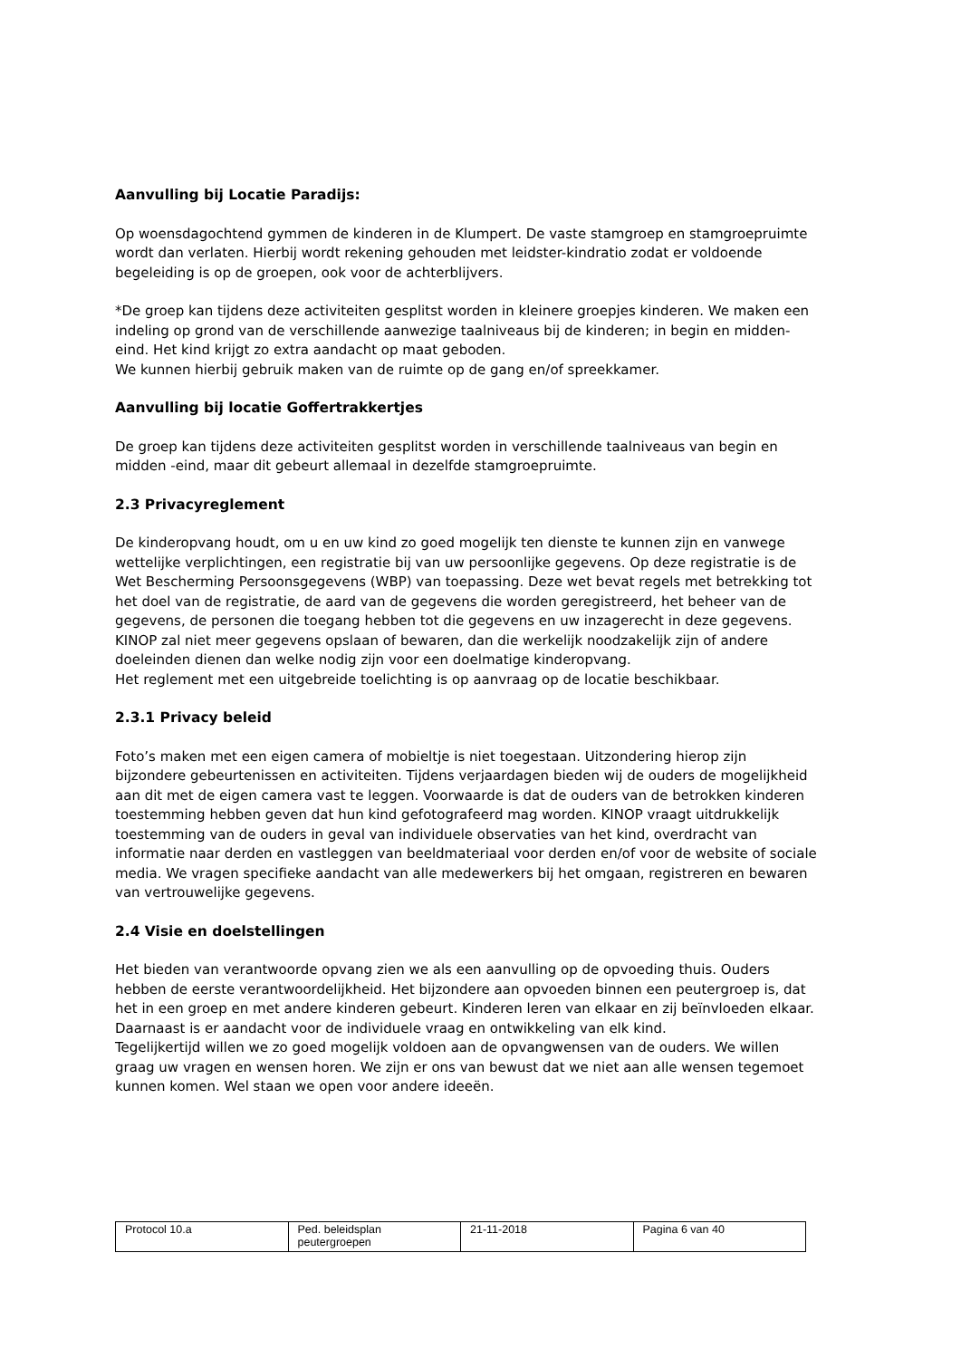Aanvulling bij Locatie Paradijs:
Op woensdagochtend gymmen de kinderen in de Klumpert. De vaste stamgroep en stamgroepruimte wordt dan verlaten. Hierbij wordt rekening gehouden met leidster-kindratio zodat er voldoende begeleiding is op de groepen, ook voor de achterblijvers.
*De groep kan tijdens deze activiteiten gesplitst worden in kleinere groepjes kinderen. We maken een indeling op grond van de verschillende aanwezige taalniveaus bij de kinderen; in begin en midden- eind. Het kind krijgt zo extra aandacht op maat geboden.
We kunnen hierbij gebruik maken van de ruimte op de gang en/of spreekkamer.
Aanvulling bij locatie Goffertrakkertjes
De groep kan tijdens deze activiteiten gesplitst worden in verschillende taalniveaus van begin en midden -eind, maar dit gebeurt allemaal in dezelfde stamgroepruimte.
2.3 Privacyreglement
De kinderopvang houdt, om u en uw kind zo goed mogelijk ten dienste te kunnen zijn en vanwege wettelijke verplichtingen, een registratie bij van uw persoonlijke gegevens. Op deze registratie is de Wet Bescherming Persoonsgegevens (WBP) van toepassing. Deze wet bevat regels met betrekking tot het doel van de registratie, de aard van de gegevens die worden geregistreerd, het beheer van de gegevens, de personen die toegang hebben tot die gegevens en uw inzagerecht in deze gegevens.
KINOP zal niet meer gegevens opslaan of bewaren, dan die werkelijk noodzakelijk zijn of andere doeleinden dienen dan welke nodig zijn voor een doelmatige kinderopvang.
Het reglement met een uitgebreide toelichting is op aanvraag op de locatie beschikbaar.
2.3.1 Privacy beleid
Foto’s maken met een eigen camera of mobieltje is niet toegestaan. Uitzondering hierop zijn bijzondere gebeurtenissen en activiteiten. Tijdens verjaardagen bieden wij de ouders de mogelijkheid aan dit met de eigen camera vast te leggen. Voorwaarde is dat de ouders van de betrokken kinderen toestemming hebben geven dat hun kind gefotografeerd mag worden. KINOP vraagt uitdrukkelijk toestemming van de ouders in geval van individuele observaties van het kind, overdracht van informatie naar derden en vastleggen van beeldmateriaal voor derden en/of voor de website of sociale media. We vragen specifieke aandacht van alle medewerkers bij het omgaan, registreren en bewaren van vertrouwelijke gegevens.
2.4 Visie en doelstellingen
Het bieden van verantwoorde opvang zien we als een aanvulling op de opvoeding thuis. Ouders hebben de eerste verantwoordelijkheid. Het bijzondere aan opvoeden binnen een peutergroep is, dat het in een groep en met andere kinderen gebeurt. Kinderen leren van elkaar en zij beïnvloeden elkaar. Daarnaast is er aandacht voor de individuele vraag en ontwikkeling van elk kind.
Tegelijkertijd willen we zo goed mogelijk voldoen aan de opvangwensen van de ouders. We willen graag uw vragen en wensen horen. We zijn er ons van bewust dat we niet aan alle wensen tegemoet kunnen komen. Wel staan we open voor andere ideeën.
| Protocol 10.a | Ped. beleidsplan peutergroepen | 21-11-2018 | Pagina 6 van 40 |